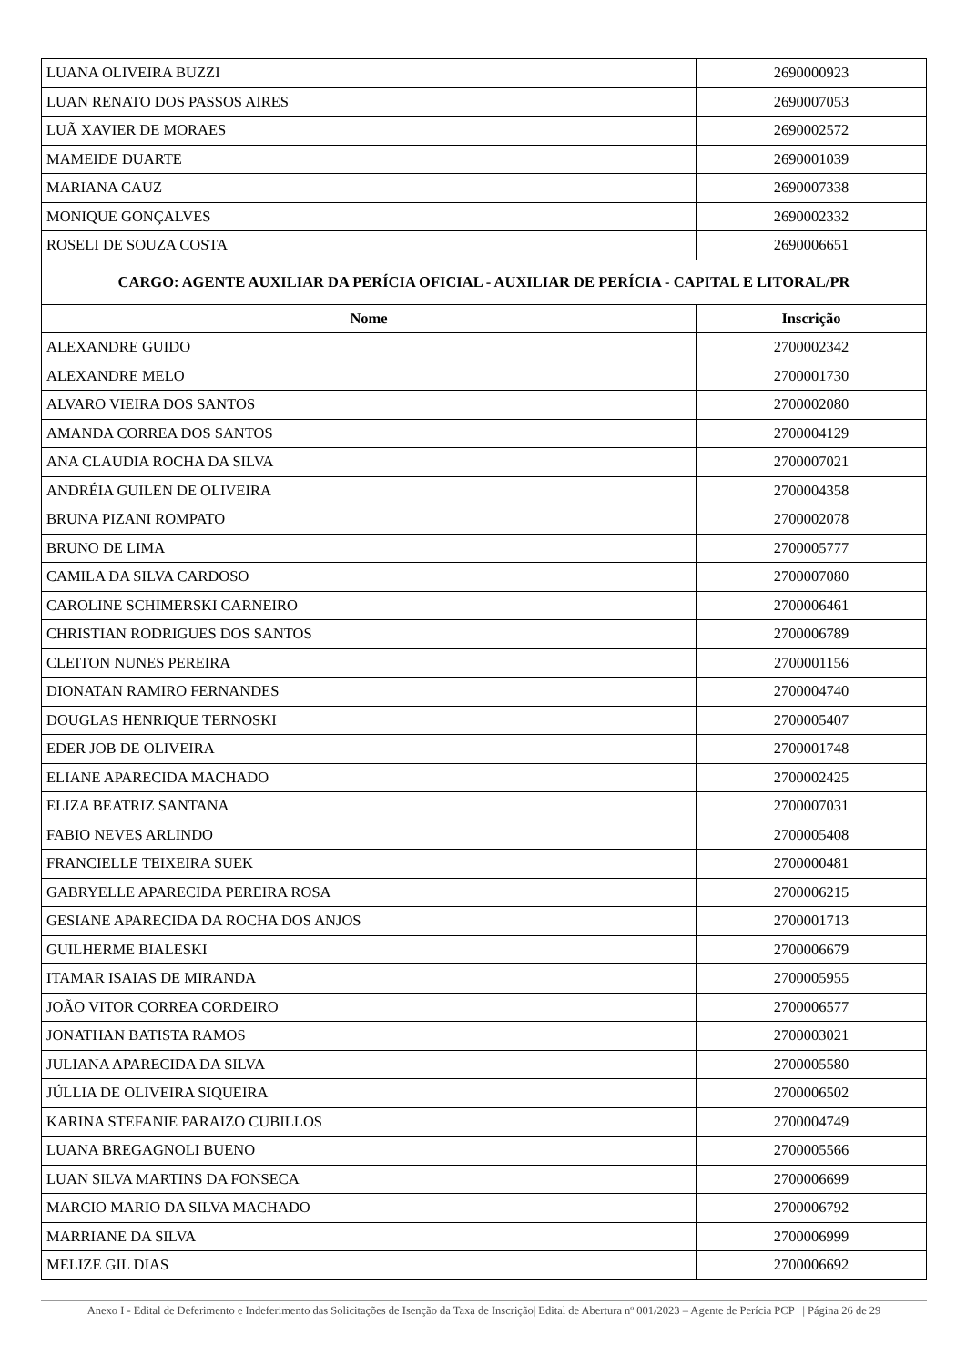| LUANA OLIVEIRA BUZZI | 2690000923 |
| LUAN RENATO DOS PASSOS AIRES | 2690007053 |
| LUÃ XAVIER DE MORAES | 2690002572 |
| MAMEIDE DUARTE | 2690001039 |
| MARIANA CAUZ | 2690007338 |
| MONIQUE GONÇALVES | 2690002332 |
| ROSELI DE SOUZA COSTA | 2690006651 |
| CARGO: AGENTE AUXILIAR DA PERÍCIA OFICIAL - AUXILIAR DE PERÍCIA - CAPITAL E LITORAL/PR | |
| Nome | Inscrição |
| ALEXANDRE GUIDO | 2700002342 |
| ALEXANDRE MELO | 2700001730 |
| ALVARO VIEIRA DOS SANTOS | 2700002080 |
| AMANDA CORREA DOS SANTOS | 2700004129 |
| ANA CLAUDIA ROCHA DA SILVA | 2700007021 |
| ANDRÉIA GUILEN DE OLIVEIRA | 2700004358 |
| BRUNA PIZANI ROMPATO | 2700002078 |
| BRUNO DE LIMA | 2700005777 |
| CAMILA DA SILVA CARDOSO | 2700007080 |
| CAROLINE SCHIMERSKI CARNEIRO | 2700006461 |
| CHRISTIAN RODRIGUES DOS SANTOS | 2700006789 |
| CLEITON NUNES PEREIRA | 2700001156 |
| DIONATAN RAMIRO FERNANDES | 2700004740 |
| DOUGLAS HENRIQUE TERNOSKI | 2700005407 |
| EDER JOB DE OLIVEIRA | 2700001748 |
| ELIANE APARECIDA MACHADO | 2700002425 |
| ELIZA BEATRIZ SANTANA | 2700007031 |
| FABIO NEVES ARLINDO | 2700005408 |
| FRANCIELLE TEIXEIRA SUEK | 2700000481 |
| GABRYELLE APARECIDA PEREIRA ROSA | 2700006215 |
| GESIANE APARECIDA DA ROCHA DOS ANJOS | 2700001713 |
| GUILHERME BIALESKI | 2700006679 |
| ITAMAR ISAIAS DE MIRANDA | 2700005955 |
| JOÃO VITOR CORREA CORDEIRO | 2700006577 |
| JONATHAN BATISTA RAMOS | 2700003021 |
| JULIANA APARECIDA DA SILVA | 2700005580 |
| JÚLLIA DE OLIVEIRA SIQUEIRA | 2700006502 |
| KARINA STEFANIE PARAIZO CUBILLOS | 2700004749 |
| LUANA BREGAGNOLI BUENO | 2700005566 |
| LUAN SILVA MARTINS DA FONSECA | 2700006699 |
| MARCIO MARIO DA SILVA MACHADO | 2700006792 |
| MARRIANE DA SILVA | 2700006999 |
| MELIZE GIL DIAS | 2700006692 |
Anexo I - Edital de Deferimento e Indeferimento das Solicitações de Isenção da Taxa de Inscrição| Edital de Abertura nº 001/2023 – Agente de Perícia PCP | Página 26 de 29